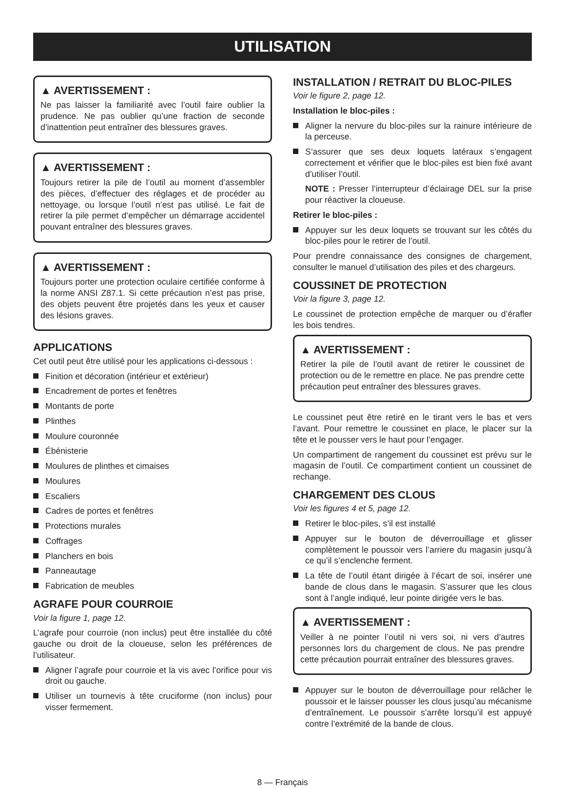UTILISATION
▲ AVERTISSEMENT :
Ne pas laisser la familiarité avec l’outil faire oublier la prudence. Ne pas oublier qu’une fraction de seconde d’inattention peut entraîner des blessures graves.
▲ AVERTISSEMENT :
Toujours retirer la pile de l’outil au moment d’assembler des pièces, d’effectuer des réglages et de procéder au nettoyage, ou lorsque l’outil n’est pas utilisé. Le fait de retirer la pile permet d’empêcher un démarrage accidentel pouvant entraîner des blessures graves.
▲ AVERTISSEMENT :
Toujours porter une protection oculaire certifiée conforme à la norme ANSI Z87.1. Si cette précaution n’est pas prise, des objets peuvent être projetés dans les yeux et causer des lésions graves.
APPLICATIONS
Cet outil peut être utilisé pour les applications ci-dessous :
Finition et décoration (intérieur et extérieur)
Encadrement de portes et fenêtres
Montants de porte
Plinthes
Moulure couronnée
Ébénisterie
Moulures de plinthes et cimaises
Moulures
Escaliers
Cadres de portes et fenêtres
Protections murales
Coffrages
Planchers en bois
Panneautage
Fabrication de meubles
AGRAFE POUR COURROIE
Voir la figure 1, page 12.
L’agrafe pour courroie (non inclus) peut être installée du côté gauche ou droit de la cloueuse, selon les préférences de l’utilisateur.
Aligner l’agrafe pour courroie et la vis avec l’orifice pour vis droit ou gauche.
Utiliser un tournevis à tête cruciforme (non inclus) pour visser fermement.
INSTALLATION / RETRAIT DU BLOC-PILES
Voir le figure 2, page 12.
Installation le bloc-piles :
Aligner la nervure du bloc-piles sur la rainure intérieure de la perceuse.
S’assurer que ses deux loquets latéraux s’engagent correctement et vérifier que le bloc-piles est bien fixé avant d’utiliser l’outil.
NOTE : Presser l’interrupteur d’éclairage DEL sur la prise pour réactiver la cloueuse.
Retirer le bloc-piles :
Appuyer sur les deux loquets se trouvant sur les côtés du bloc-piles pour le retirer de l’outil.
Pour prendre connaissance des consignes de chargement, consulter le manuel d’utilisation des piles et des chargeurs.
COUSSINET DE PROTECTION
Voir la figure 3, page 12.
Le coussinet de protection empêche de marquer ou d’érafler les bois tendres.
▲ AVERTISSEMENT :
Retirer la pile de l’outil avant de retirer le coussinet de protection ou de le remettre en place. Ne pas prendre cette précaution peut entraîner des blessures graves.
Le coussinet peut être retiré en le tirant vers le bas et vers l’avant. Pour remettre le coussinet en place, le placer sur la tête et le pousser vers le haut pour l’engager.
Un compartiment de rangement du coussinet est prévu sur le magasin de l’outil. Ce compartiment contient un coussinet de rechange.
CHARGEMENT DES CLOUS
Voir les figures 4 et 5, page 12.
Retirer le bloc-piles, s’il est installé
Appuyer sur le bouton de déverrouillage et glisser complètement le poussoir vers l’arriere du magasin jusqu’à ce qu’il s’enclenche ferment.
La tête de l’outil étant dirigée à l’écart de soi, insérer une bande de clous dans le magasin. S’assurer que les clous sont à l’angle indiqué, leur pointe dirigée vers le bas.
▲ AVERTISSEMENT :
Veiller à ne pointer l’outil ni vers soi, ni vers d’autres personnes lors du chargement de clous. Ne pas prendre cette précaution pourrait entraîner des blessures graves.
Appuyer sur le bouton de déverrouillage pour relâcher le poussoir et le laisser pousser les clous jusqu’au mécanisme d’entraînement. Le poussoir s’arrête lorsqu’il est appuyé contre l’extrémité de la bande de clous.
8 — Français